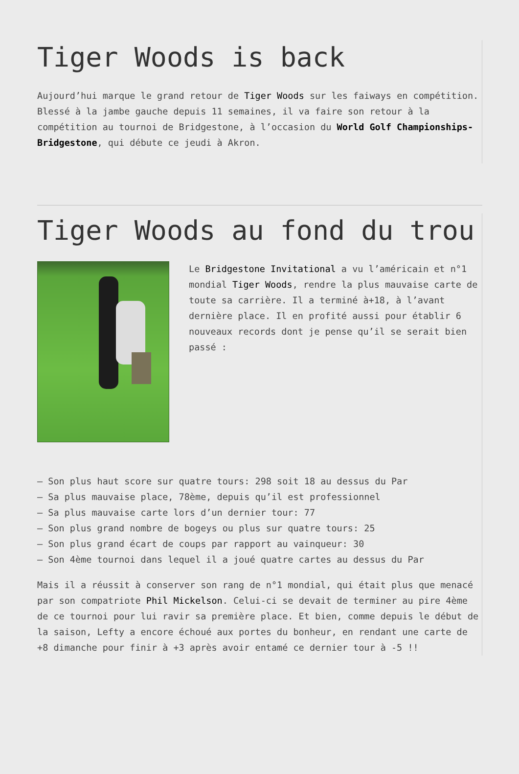Tiger Woods is back
Aujourd’hui marque le grand retour de Tiger Woods sur les faiways en compétition. Blessé à la jambe gauche depuis 11 semaines, il va faire son retour à la compétition au tournoi de Bridgestone, à l’occasion du World Golf Championships-Bridgestone, qui débute ce jeudi à Akron.
Tiger Woods au fond du trou
Le Bridgestone Invitational a vu l’américain et n°1 mondial Tiger Woods, rendre la plus mauvaise carte de toute sa carrière. Il a terminé à+18, à l’avant dernière place. Il en profité aussi pour établir 6 nouveaux records dont je pense qu’il se serait bien passé :
– Son plus haut score sur quatre tours: 298 soit 18 au dessus du Par
– Sa plus mauvaise place, 78ème, depuis qu’il est professionnel
– Sa plus mauvaise carte lors d’un dernier tour: 77
– Son plus grand nombre de bogeys ou plus sur quatre tours: 25
– Son plus grand écart de coups par rapport au vainqueur: 30
– Son 4ème tournoi dans lequel il a joué quatre cartes au dessus du Par
Mais il a réussit à conserver son rang de n°1 mondial, qui était plus que menacé par son compatriote Phil Mickelson. Celui-ci se devait de terminer au pire 4ème de ce tournoi pour lui ravir sa première place. Et bien, comme depuis le début de la saison, Lefty a encore échoué aux portes du bonheur, en rendant une carte de +8 dimanche pour finir à +3 après avoir entamé ce dernier tour à -5 !!